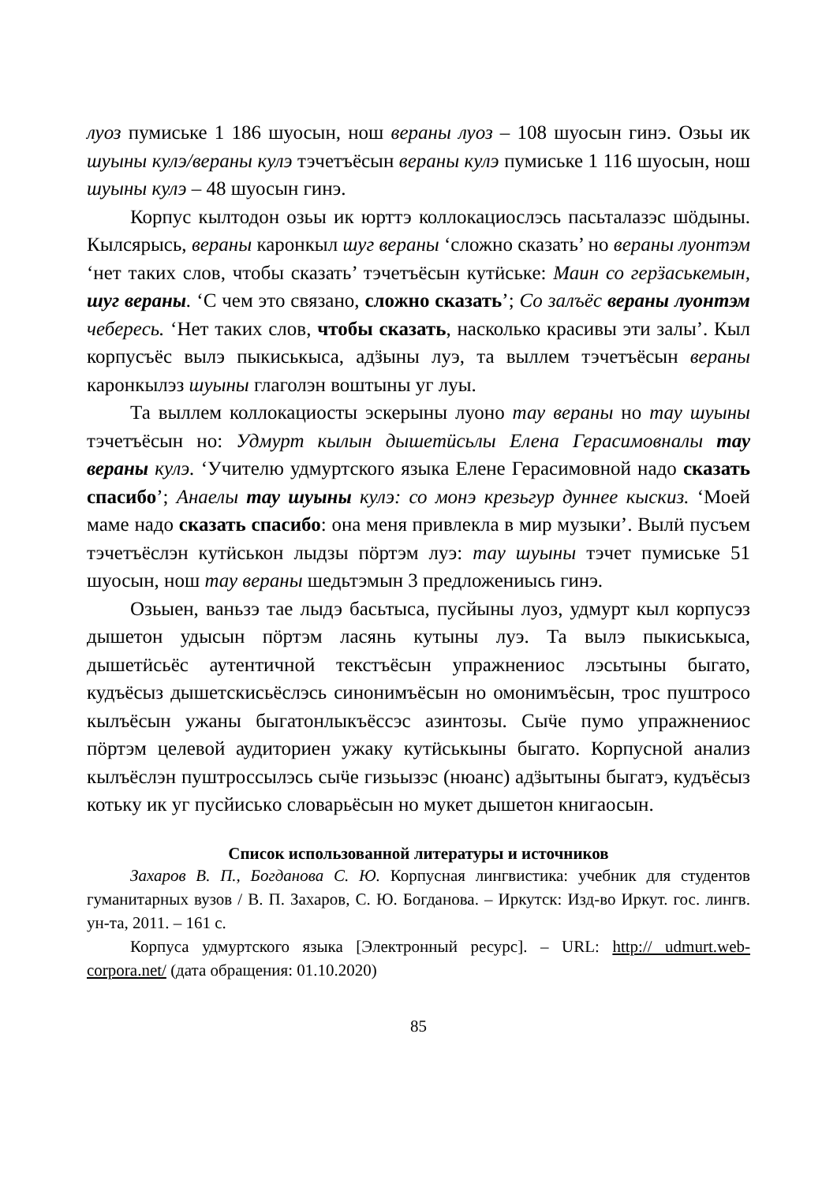луоз пумиське 1 186 шуосын, нош вераны луоз – 108 шуосын гинэ. Озьы ик шуыны кулэ/вераны кулэ тэчетъёсын вераны кулэ пумиське 1 116 шуосын, нош шуыны кулэ – 48 шуосын гинэ.
Корпус кылтодон озьы ик юрттэ коллокациослэсь пасьталазэс шӧдыны. Кылсярысь, вераны каронкыл шуг вераны ‘сложно сказать’ но вераны луонтэм ‘нет таких слов, чтобы сказать’ тэчетъёсын кутӥське: Маин со герӟаськемын, шуг вераны. ‘С чем это связано, сложно сказать’; Со залъёс вераны луонтэм чебересь. ‘Нет таких слов, чтобы сказать, насколько красивы эти залы’. Кыл корпусъёс вылэ пыкиськыса, адӟыны луэ, та выллем тэчетъёсын вераны каронкылэз шуыны глаголэн воштыны уг луы.
Та выллем коллокациосты эскерыны луоно тау вераны но тау шуыны тэчетъёсын но: Удмурт кылын дышетӥсьлы Елена Герасимовналы тау вераны кулэ. ‘Учителю удмуртского языка Елене Герасимовной надо сказать спасибо’; Анаелы тау шуыны кулэ: со монэ крезьгур дуннее кыскиз. ‘Моей маме надо сказать спасибо: она меня привлекла в мир музыки’. Вылӥ пусъем тэчетъёслэн кутӥськон лыдзы пӧртэм луэ: тау шуыны тэчет пумиське 51 шуосын, нош тау вераны шедьтэмын 3 предложениысь гинэ.
Озьыен, ваньзэ тае лыдэ басьтыса, пусйыны луоз, удмурт кыл корпусэз дышетон удысын пӧртэм ласянь кутыны луэ. Та вылэ пыкиськыса, дышетӥсьёс аутентичной текстъёсын упражнениос лэсьтыны быгато, кудъёсыз дышетскисьёслэсь синонимъёсын но омонимъёсын, трос пуштросо кылъёсын ужаны быгатонлыкъёссэс азинтозы. Сыӵе пумо упражнениос пӧртэм целевой аудиториен ужаку кутӥськыны быгато. Корпусной анализ кылъёслэн пуштроссылэсь сыӵе гизьызэс (нюанс) адӟытыны быгатэ, кудъёсыз котьку ик уг пусйиськo словарьёсын но мукет дышетон книгаосын.
Список использованной литературы и источников
Захаров В. П., Богданова С. Ю. Корпусная лингвистика: учебник для студентов гуманитарных вузов / В. П. Захаров, С. Ю. Богданова. – Иркутск: Изд-во Иркут. гос. лингв. ун-та, 2011. – 161 с.
Корпуса удмуртского языка [Электронный ресурс]. – URL: http:// udmurt.web-corpora.net/ (дата обращения: 01.10.2020)
85